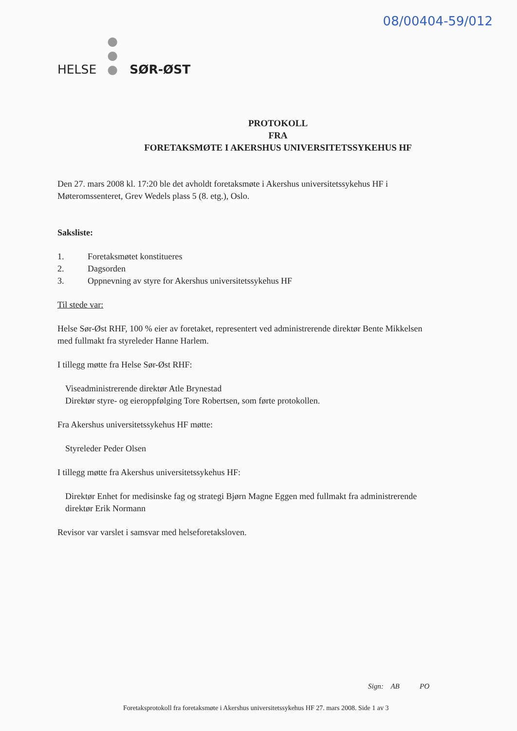08/00404-59/012
HELSE ● ● ● SØR-ØST
PROTOKOLL
FRA
FORETAKSMØTE I AKERSHUS UNIVERSITETSSYKEHUS HF
Den 27. mars 2008 kl. 17:20 ble det avholdt foretaksmøte i Akershus universitetssykehus HF i Møteromssenteret, Grev Wedels plass 5 (8. etg.), Oslo.
Saksliste:
1. Foretaksmøtet konstitueres
2. Dagsorden
3. Oppnevning av styre for Akershus universitetssykehus HF
Til stede var:
Helse Sør-Øst RHF, 100 % eier av foretaket, representert ved administrerende direktør Bente Mikkelsen med fullmakt fra styreleder Hanne Harlem.
I tillegg møtte fra Helse Sør-Øst RHF:
Viseadministrerende direktør Atle Brynestad
Direktør styre- og eieroppfølging Tore Robertsen, som førte protokollen.
Fra Akershus universitetssykehus HF møtte:
Styreleder Peder Olsen
I tillegg møtte fra Akershus universitetssykehus HF:
Direktør Enhet for medisinske fag og strategi Bjørn Magne Eggen med fullmakt fra administrerende direktør Erik Normann
Revisor var varslet i samsvar med helseforetaksloven.
Sign: AB PO
Foretaksprotokoll fra foretaksmøte i Akershus universitetssykehus HF 27. mars 2008. Side 1 av 3